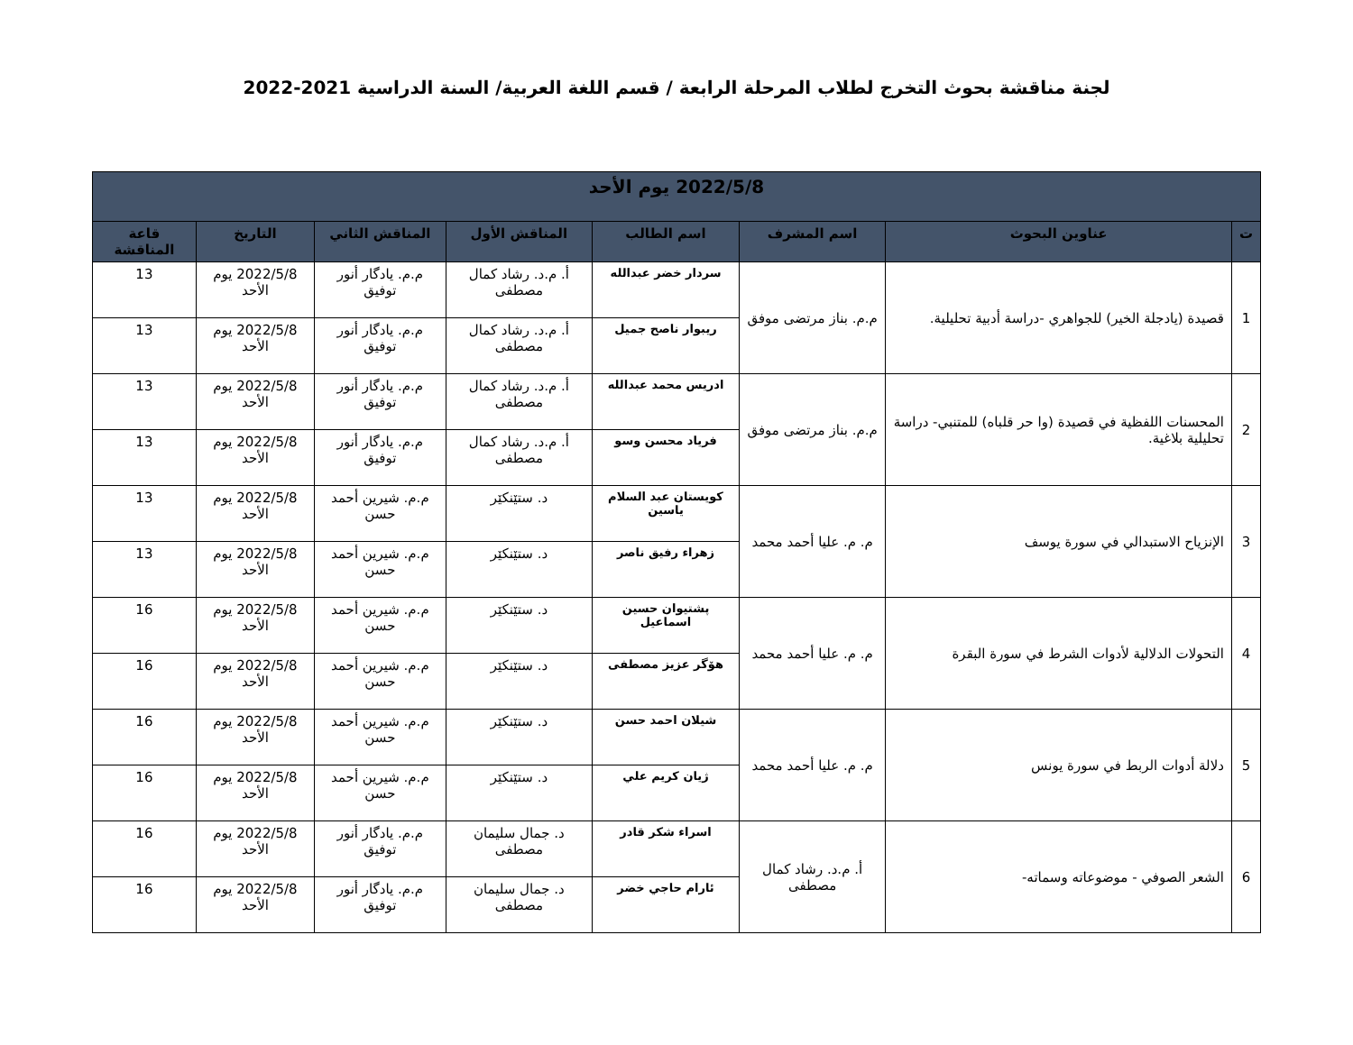لجنة مناقشة بحوث التخرج لطلاب المرحلة الرابعة / قسم اللغة العربية/ السنة الدراسية 2021-2022
| 2022/5/8 يوم الأحد | | | | | | | |
| --- | --- | --- | --- | --- | --- | --- | --- |
| ت | عناوين البحوث | اسم المشرف | اسم الطالب | المناقش الأول | المناقش الثاني | التاريخ | قاعة المناقشة |
| 1 | قصيدة (يادجلة الخير) للجواهري -دراسة أدبية تحليلية. | م.م. بناز مرتضى موفق | سردار خضر عبدالله | أ. م.د. رشاد كمال مصطفى | م.م. يادگار أنور توفيق | 2022/5/8 يوم الأحد | 13 |
| | | | ريبوار ناصح جميل | أ. م.د. رشاد كمال مصطفى | م.م. يادگار أنور توفيق | 2022/5/8 يوم الأحد | 13 |
| 2 | المحسنات اللفظية في قصيدة (وا حر قلباه) للمتنبي- دراسة تحليلية بلاغية. | م.م. بناز مرتضى موفق | ادريس محمد عبدالله | أ. م.د. رشاد كمال مصطفى | م.م. يادگار أنور توفيق | 2022/5/8 يوم الأحد | 13 |
| | | | فرياد محسن وسو | أ. م.د. رشاد كمال مصطفى | م.م. يادگار أنور توفيق | 2022/5/8 يوم الأحد | 13 |
| 3 | الإنزياح الاستبدالي في سورة يوسف | م. م. عليا أحمد محمد | كويستان عبد السلام ياسين | د. ستێنكێر | م.م. شيرين أحمد حسن | 2022/5/8 يوم الأحد | 13 |
| | | | زهراء رفيق ناصر | د. ستێنكێر | م.م. شيرين أحمد حسن | 2022/5/8 يوم الأحد | 13 |
| 4 | التحولات الدلالية لأدوات الشرط في سورة البقرة | م. م. عليا أحمد محمد | پشتيوان حسين اسماعيل | د. ستێنكێر | م.م. شيرين أحمد حسن | 2022/5/8 يوم الأحد | 16 |
| | | | هۆگر عزيز مصطفى | د. ستێنكێر | م.م. شيرين أحمد حسن | 2022/5/8 يوم الأحد | 16 |
| 5 | دلالة أدوات الربط في سورة يونس | م. م. عليا أحمد محمد | شيلان احمد حسن | د. ستێنكێر | م.م. شيرين أحمد حسن | 2022/5/8 يوم الأحد | 16 |
| | | | ژيان كريم علي | د. ستێنكێر | م.م. شيرين أحمد حسن | 2022/5/8 يوم الأحد | 16 |
| 6 | الشعر الصوفي - موضوعاته وسماته- | أ. م.د. رشاد كمال مصطفى | اسراء شكر قادر | د. جمال سليمان مصطفى | م.م. يادگار أنور توفيق | 2022/5/8 يوم الأحد | 16 |
| | | | ئارام حاجي خضر | د. جمال سليمان مصطفى | م.م. يادگار أنور توفيق | 2022/5/8 يوم الأحد | 16 |